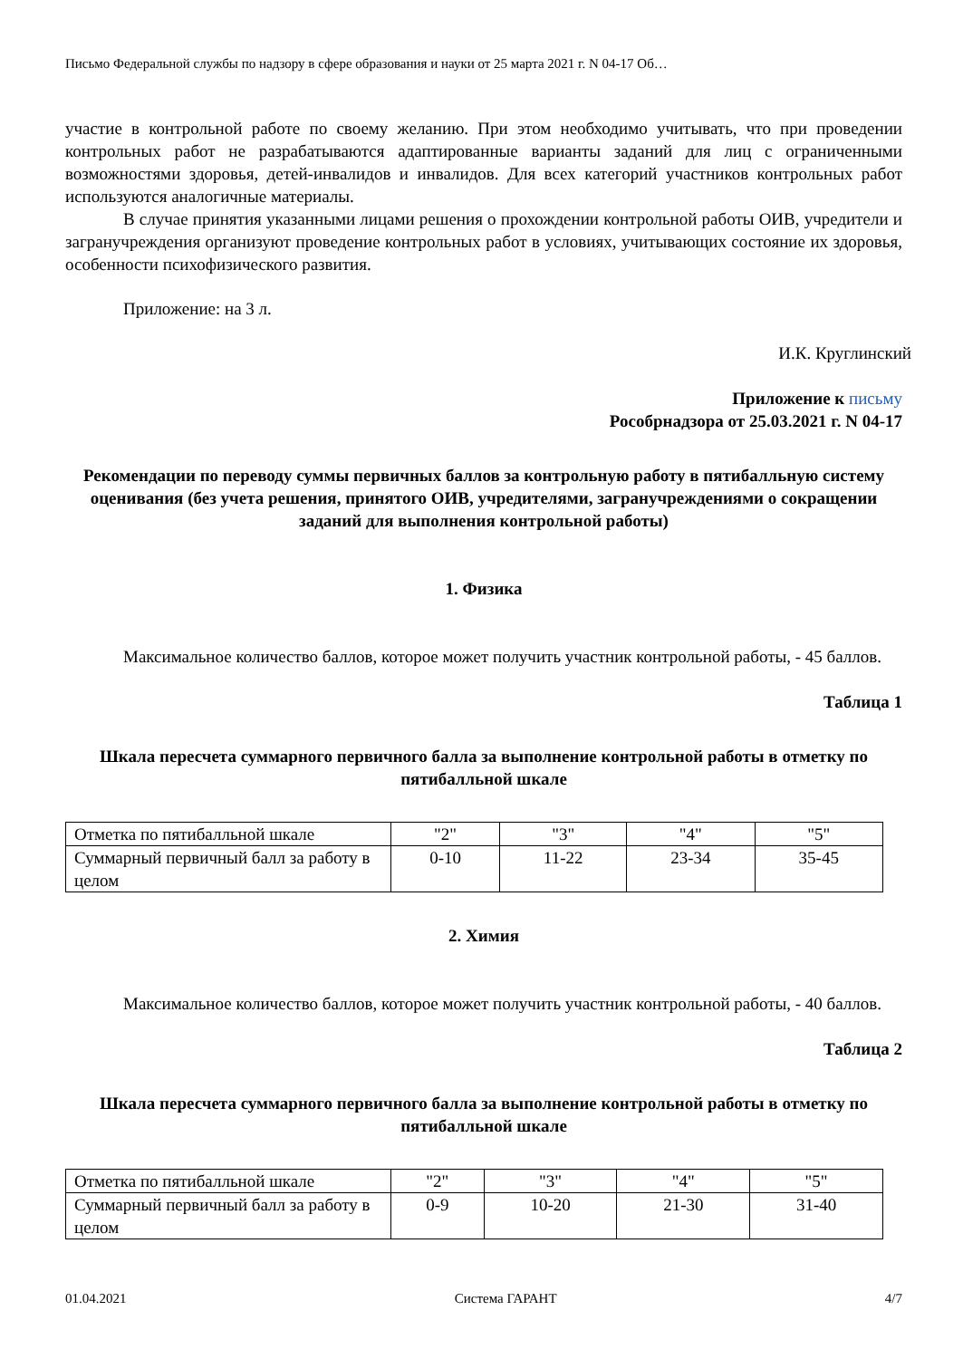Письмо Федеральной службы по надзору в сфере образования и науки от 25 марта 2021 г. N 04-17 Об…
участие в контрольной работе по своему желанию. При этом необходимо учитывать, что при проведении контрольных работ не разрабатываются адаптированные варианты заданий для лиц с ограниченными возможностями здоровья, детей-инвалидов и инвалидов. Для всех категорий участников контрольных работ используются аналогичные материалы.
В случае принятия указанными лицами решения о прохождении контрольной работы ОИВ, учредители и загранучреждения организуют проведение контрольных работ в условиях, учитывающих состояние их здоровья, особенности психофизического развития.
Приложение: на 3 л.
И.К. Круглинский
Приложение к письму
Рособрнадзора от 25.03.2021 г. N 04-17
Рекомендации по переводу суммы первичных баллов за контрольную работу в пятибалльную систему оценивания (без учета решения, принятого ОИВ, учредителями, загранучреждениями о сокращении заданий для выполнения контрольной работы)
1. Физика
Максимальное количество баллов, которое может получить участник контрольной работы, - 45 баллов.
Таблица 1
Шкала пересчета суммарного первичного балла за выполнение контрольной работы в отметку по пятибалльной шкале
| Отметка по пятибалльной шкале | "2" | "3" | "4" | "5" |
| Суммарный первичный балл за работу в целом | 0-10 | 11-22 | 23-34 | 35-45 |
2. Химия
Максимальное количество баллов, которое может получить участник контрольной работы, - 40 баллов.
Таблица 2
Шкала пересчета суммарного первичного балла за выполнение контрольной работы в отметку по пятибалльной шкале
| Отметка по пятибалльной шкале | "2" | "3" | "4" | "5" |
| Суммарный первичный балл за работу в целом | 0-9 | 10-20 | 21-30 | 31-40 |
01.04.2021 Система ГАРАНТ 4/7